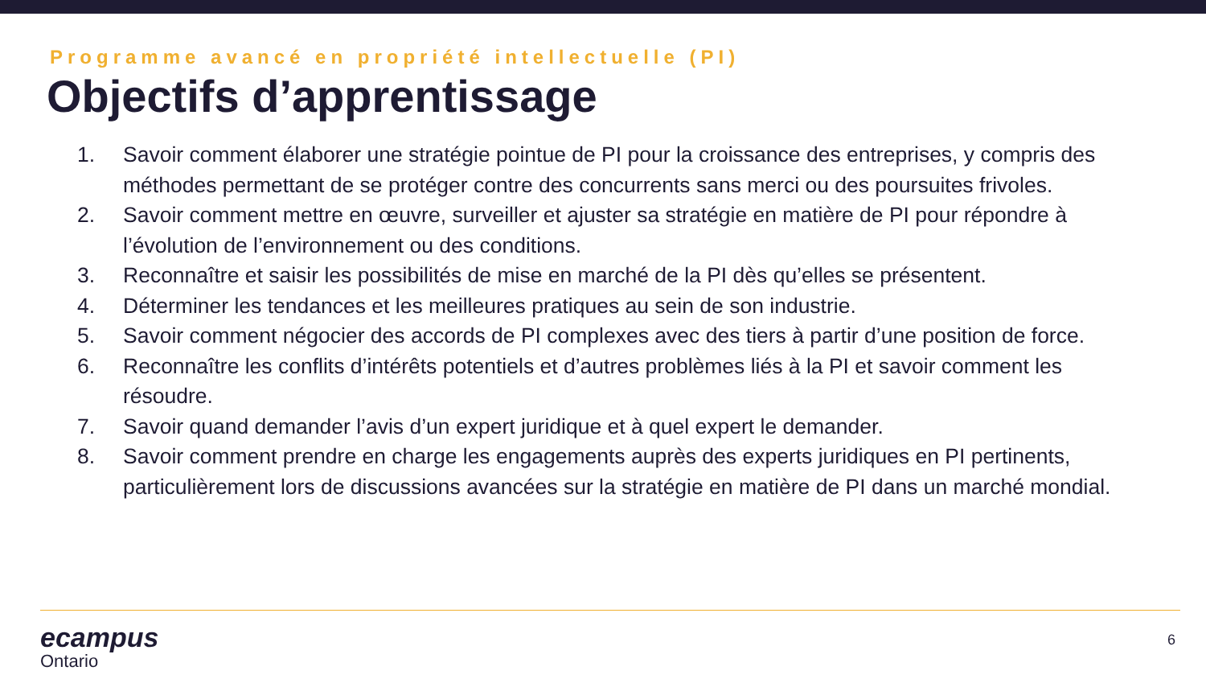Programme avancé en propriété intellectuelle (PI)
Objectifs d’apprentissage
1. Savoir comment élaborer une stratégie pointue de PI pour la croissance des entreprises, y compris des méthodes permettant de se protéger contre des concurrents sans merci ou des poursuites frivoles.
2. Savoir comment mettre en œuvre, surveiller et ajuster sa stratégie en matière de PI pour répondre à l’évolution de l’environnement ou des conditions.
3. Reconnaître et saisir les possibilités de mise en marché de la PI dès qu’elles se présentent.
4. Déterminer les tendances et les meilleures pratiques au sein de son industrie.
5. Savoir comment négocier des accords de PI complexes avec des tiers à partir d’une position de force.
6. Reconnaître les conflits d’intérêts potentiels et d’autres problèmes liés à la PI et savoir comment les résoudre.
7. Savoir quand demander l’avis d’un expert juridique et à quel expert le demander.
8. Savoir comment prendre en charge les engagements auprès des experts juridiques en PI pertinents, particulièrement lors de discussions avancées sur la stratégie en matière de PI dans un marché mondial.
ecampus
Ontario
6